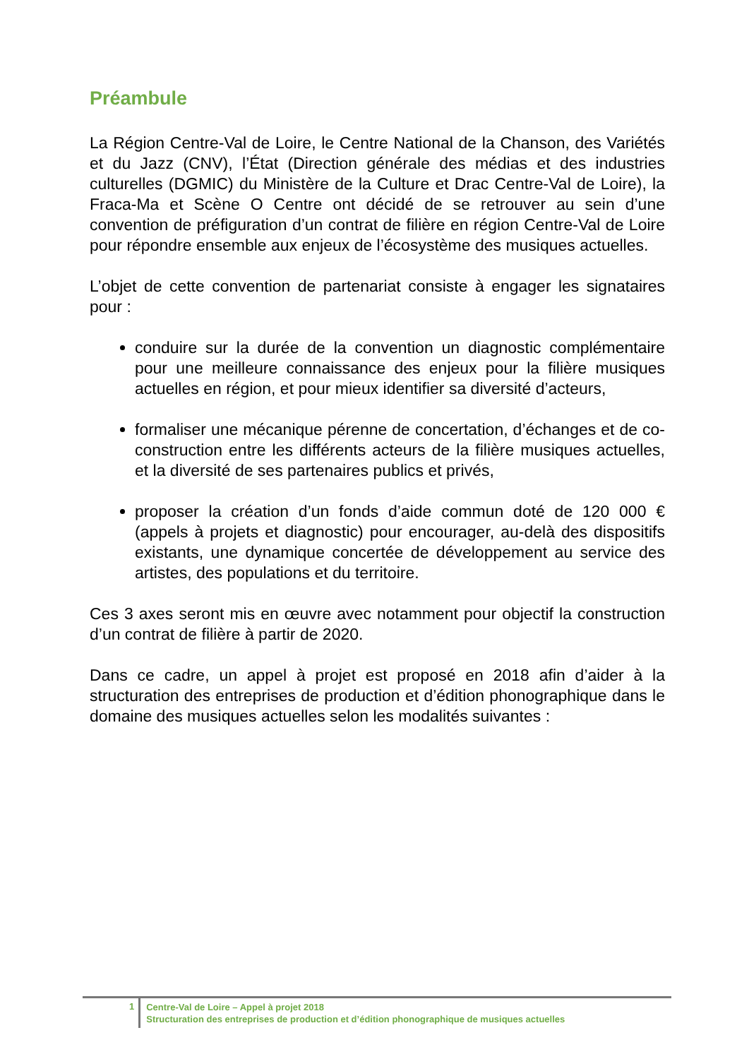Préambule
La Région Centre-Val de Loire, le Centre National de la Chanson, des Variétés et du Jazz (CNV), l’État (Direction générale des médias et des industries culturelles (DGMIC) du Ministère de la Culture et Drac Centre-Val de Loire), la Fraca-Ma et Scène O Centre ont décidé de se retrouver au sein d’une convention de préfiguration d’un contrat de filière en région Centre-Val de Loire pour répondre ensemble aux enjeux de l’écosystème des musiques actuelles.
L’objet de cette convention de partenariat consiste à engager les signataires pour :
conduire sur la durée de la convention un diagnostic complémentaire pour une meilleure connaissance des enjeux pour la filière musiques actuelles en région, et pour mieux identifier sa diversité d’acteurs,
formaliser une mécanique pérenne de concertation, d’échanges et de co-construction entre les différents acteurs de la filière musiques actuelles, et la diversité de ses partenaires publics et privés,
proposer la création d’un fonds d’aide commun doté de 120 000 € (appels à projets et diagnostic) pour encourager, au-delà des dispositifs existants, une dynamique concertée de développement au service des artistes, des populations et du territoire.
Ces 3 axes seront mis en œuvre avec notamment pour objectif la construction d’un contrat de filière à partir de 2020.
Dans ce cadre, un appel à projet est proposé en 2018 afin d’aider à la structuration des entreprises de production et d’édition phonographique dans le domaine des musiques actuelles selon les modalités suivantes :
1
Centre-Val de Loire – Appel à projet 2018
Structuration des entreprises de production et d’édition phonographique de musiques actuelles